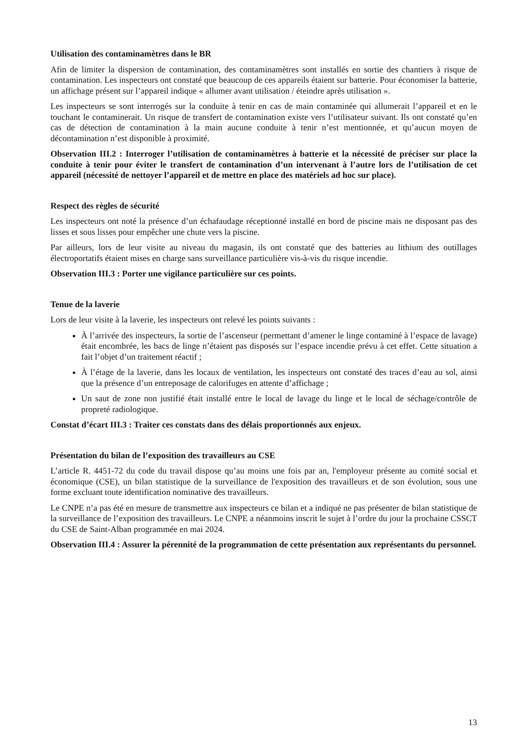Utilisation des contaminamètres dans le BR
Afin de limiter la dispersion de contamination, des contaminamètres sont installés en sortie des chantiers à risque de contamination. Les inspecteurs ont constaté que beaucoup de ces appareils étaient sur batterie. Pour économiser la batterie, un affichage présent sur l’appareil indique « allumer avant utilisation / éteindre après utilisation ».
Les inspecteurs se sont interrogés sur la conduite à tenir en cas de main contaminée qui allumerait l’appareil et en le touchant le contaminerait. Un risque de transfert de contamination existe vers l’utilisateur suivant. Ils ont constaté qu’en cas de détection de contamination à la main aucune conduite à tenir n’est mentionnée, et qu’aucun moyen de décontamination n’est disponible à proximité.
Observation III.2 : Interroger l’utilisation de contaminamètres à batterie et la nécessité de préciser sur place la conduite à tenir pour éviter le transfert de contamination d’un intervenant à l’autre lors de l’utilisation de cet appareil (nécessité de nettoyer l’appareil et de mettre en place des matériels ad hoc sur place).
Respect des règles de sécurité
Les inspecteurs ont noté la présence d’un échafaudage réceptionné installé en bord de piscine mais ne disposant pas des lisses et sous lisses pour empêcher une chute vers la piscine.
Par ailleurs, lors de leur visite au niveau du magasin, ils ont constaté que des batteries au lithium des outillages électroportatifs étaient mises en charge sans surveillance particulière vis-à-vis du risque incendie.
Observation III.3 : Porter une vigilance particulière sur ces points.
Tenue de la laverie
Lors de leur visite à la laverie, les inspecteurs ont relevé les points suivants :
À l’arrivée des inspecteurs, la sortie de l’ascenseur (permettant d’amener le linge contaminé à l’espace de lavage) était encombrée, les bacs de linge n’étaient pas disposés sur l’espace incendie prévu à cet effet. Cette situation a fait l’objet d’un traitement réactif ;
À l’étage de la laverie, dans les locaux de ventilation, les inspecteurs ont constaté des traces d’eau au sol, ainsi que la présence d’un entreposage de calorifuges en attente d’affichage ;
Un saut de zone non justifié était installé entre le local de lavage du linge et le local de séchage/contrôle de propreté radiologique.
Constat d’écart III.3 : Traiter ces constats dans des délais proportionnés aux enjeux.
Présentation du bilan de l’exposition des travailleurs au CSE
L’article R. 4451-72 du code du travail dispose qu’au moins une fois par an, l'employeur présente au comité social et économique (CSE), un bilan statistique de la surveillance de l'exposition des travailleurs et de son évolution, sous une forme excluant toute identification nominative des travailleurs.
Le CNPE n’a pas été en mesure de transmettre aux inspecteurs ce bilan et a indiqué ne pas présenter de bilan statistique de la surveillance de l’exposition des travailleurs. Le CNPE a néanmoins inscrit le sujet à l’ordre du jour la prochaine CSSCT du CSE de Saint-Alban programmée en mai 2024.
Observation III.4 : Assurer la pérennité de la programmation de cette présentation aux représentants du personnel.
13